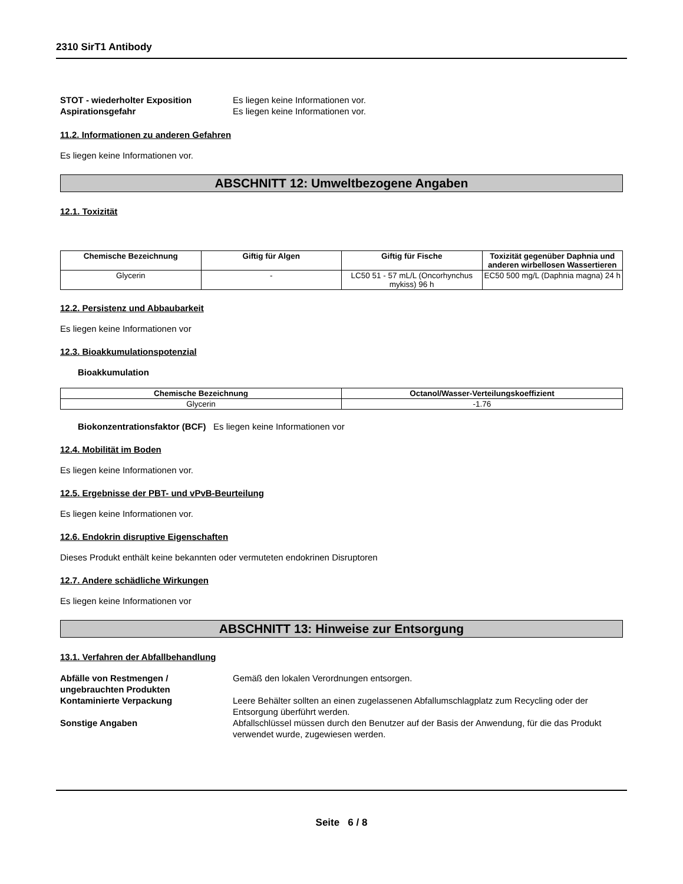2310 SirT1 Antibody
STOT - wiederholter Exposition Es liegen keine Informationen vor.
Aspirationsgefahr Es liegen keine Informationen vor.
11.2. Informationen zu anderen Gefahren
Es liegen keine Informationen vor.
ABSCHNITT 12: Umweltbezogene Angaben
12.1. Toxizität
| Chemische Bezeichnung | Giftig für Algen | Giftig für Fische | Toxizität gegenüber Daphnia und anderen wirbellosen Wassertieren |
| --- | --- | --- | --- |
| Glycerin | - | LC50 51 - 57 mL/L (Oncorhynchus mykiss) 96 h | EC50 500 mg/L (Daphnia magna) 24 h |
12.2. Persistenz und Abbaubarkeit
Es liegen keine Informationen vor
12.3. Bioakkumulationspotenzial
Bioakkumulation
| Chemische Bezeichnung | Octanol/Wasser-Verteilungskoeffizient |
| --- | --- |
| Glycerin | -1.76 |
Biokonzentrationsfaktor (BCF) Es liegen keine Informationen vor
12.4. Mobilität im Boden
Es liegen keine Informationen vor.
12.5. Ergebnisse der PBT- und vPvB-Beurteilung
Es liegen keine Informationen vor.
12.6. Endokrin disruptive Eigenschaften
Dieses Produkt enthält keine bekannten oder vermuteten endokrinen Disruptoren
12.7. Andere schädliche Wirkungen
Es liegen keine Informationen vor
ABSCHNITT 13: Hinweise zur Entsorgung
13.1. Verfahren der Abfallbehandlung
Abfälle von Restmengen / ungebrauchten Produkten
Gemäß den lokalen Verordnungen entsorgen.
Kontaminierte Verpackung Leere Behälter sollten an einen zugelassenen Abfallumschlagplatz zum Recycling oder der Entsorgung überführt werden.
Sonstige Angaben Abfallschlüssel müssen durch den Benutzer auf der Basis der Anwendung, für die das Produkt verwendet wurde, zugewiesen werden.
Seite 6 / 8